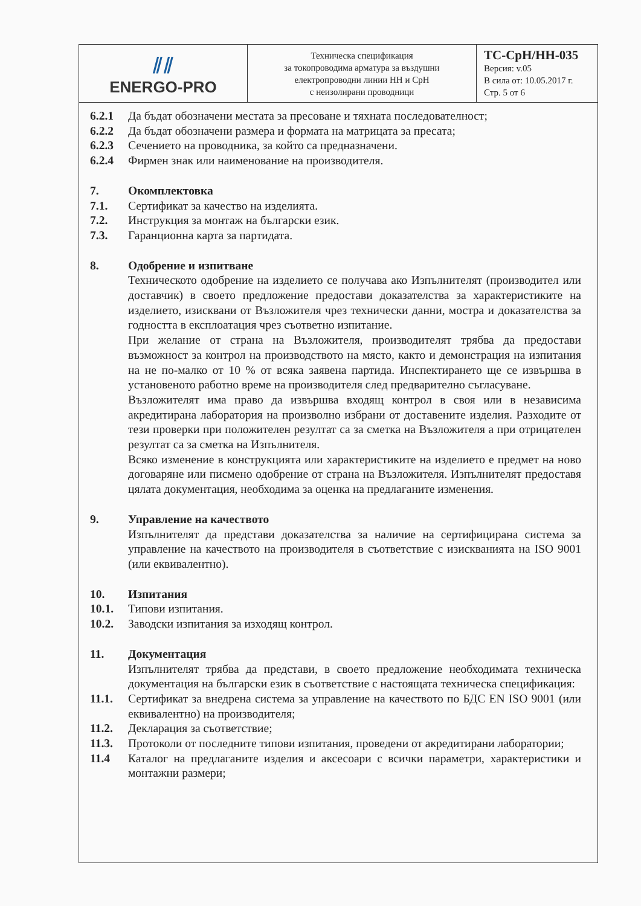| ⫽⫽ ENERGO-PRO | Техническа спецификация за токопроводима арматура за въздушни електропроводни линии НН и СрН с неизолирани проводници | ТС-СрН/НН-035 Версия: v.05 В сила от: 10.05.2017 г. Стр. 5 от 6 |
6.2.1 Да бъдат обозначени местата за пресоване и тяхната последователност;
6.2.2 Да бъдат обозначени размера и формата на матрицата за пресата;
6.2.3 Сечението на проводника, за който са предназначени.
6.2.4 Фирмен знак или наименование на производителя.
7. Окомплектовка
7.1. Сертификат за качество на изделията.
7.2. Инструкция за монтаж на български език.
7.3. Гаранционна карта за партидата.
8. Одобрение и изпитване
Техническото одобрение на изделието се получава ако Изпълнителят (производител или доставчик) в своето предложение предостави доказателства за характеристиките на изделието, изисквани от Възложителя чрез технически данни, мостра и доказателства за годността в експлоатация чрез съответно изпитание.
При желание от страна на Възложителя, производителят трябва да предостави възможност за контрол на производството на място, както и демонстрация на изпитания на не по-малко от 10 % от всяка заявена партида. Инспектирането ще се извършва в установеното работно време на производителя след предварително съгласуване.
Възложителят има право да извършва входящ контрол в своя или в независима акредитирана лаборатория на произволно избрани от доставените изделия. Разходите от тези проверки при положителен резултат са за сметка на Възложителя а при отрицателен резултат са за сметка на Изпълнителя.
Всяко изменение в конструкцията или характеристиките на изделието е предмет на ново договаряне или писмено одобрение от страна на Възложителя. Изпълнителят предоставя цялата документация, необходима за оценка на предлаганите изменения.
9. Управление на качеството
Изпълнителят да представи доказателства за наличие на сертифицирана система за управление на качеството на производителя в съответствие с изискванията на ISO 9001 (или еквивалентно).
10. Изпитания
10.1. Типови изпитания.
10.2. Заводски изпитания за изходящ контрол.
11. Документация
Изпълнителят трябва да представи, в своето предложение необходимата техническа документация на български език в съответствие с настоящата техническа спецификация:
11.1. Сертификат за внедрена система за управление на качеството по БДС EN ISO 9001 (или еквивалентно) на производителя;
11.2. Декларация за съответствие;
11.3. Протоколи от последните типови изпитания, проведени от акредитирани лаборатории;
11.4 Каталог на предлаганите изделия и аксесоари с всички параметри, характеристики и монтажни размери;